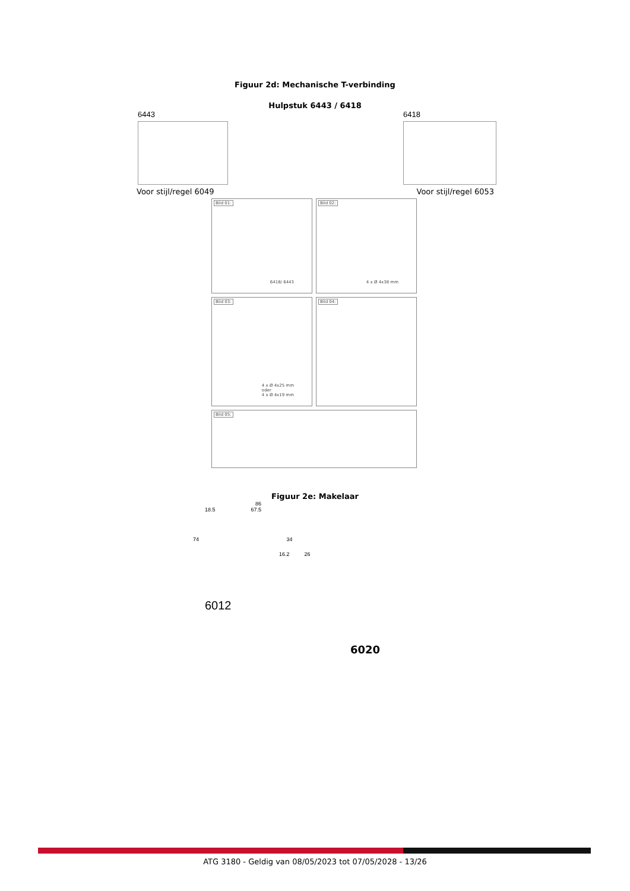Figuur 2d: Mechanische T-verbinding
Hulpstuk 6443 / 6418
6443 6418
Voor stijl/regel 6049 Voor stijl/regel 6053
Bild 01:
6418/ 6443
Bild 02:
4 x Ø 4x38 mm
Bild 03:
4 x Ø 4x25 mm
oder
4 x Ø 4x19 mm
Bild 04:
Bild 05:
Figuur 2e: Makelaar
86
18.5 67.5
74 34
16.2 26
6012
6020
ATG 3180 - Geldig van 08/05/2023 tot 07/05/2028 - 13/26